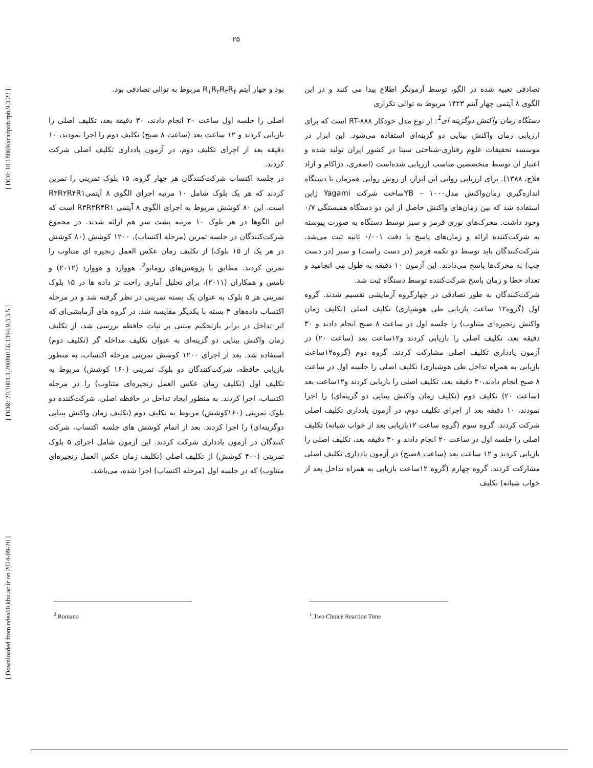۲۵
[ Downloaded from ndea10.khu.ac.ir on 2024-09-20 ] [ DOR: 20.1001.1.20080166.1394.9.3.3.5 ] [ DOI: 10.18869/acadpub.rph.9.3.22 ]
تصادفی تعبیه شده در الگو، توسط آزمونگر اطلاع پیدا می کنند و در این الگوی ۸ آیتمی چهار آیتم ۱۴۲۳ مربوط به توالی تکراری
دستگاه زمان واکنش دوگزینه ای<sup>1</sup>: از نوع مدل خودکار RT-۸۸۸ است که برای ارزیابی زمان واکنش بینایی دو گزینه‌ای استفاده می‌شود. این ابزار در موسسه تحقیقات علوم رفتاری-شناختی سینا در کشور ایران تولید شده و اعتبار آن توسط متخصصین مناسب ارزیابی شده‌است (اصغری، دژاکام و آزاد فلاح، ۱۳۸۸). برای ارزیابی روایی این ابزار، از روش روایی همزمان با دستگاه اندازه‌گیری زمان‌واکنش مدل۱۰۰۰ – YBساخت شرکت Yagami ژاپن استفاده شد که بین زمان‌های واکنش حاصل از این دو دستگاه همبستگی ۰/۷ وجود داشت. محرک‌های نوری قرمز و سبز توسط دستگاه به صورت پیوسته به شرکت‌کننده ارائه و زمان‌های پاسخ با دقت ۰/۰۰۱ ثانیه ثبت می‌شد. شرکت‌کنندگان باید توسط دو تکمه قرمز (در دست راست) و سبز (در دست چپ) به محرک‌ها پاسخ می‌دادند. این آزمون ۱۰ دقیقه به طول می انجامید و تعداد خطا و زمان پاسخ شرکت‌کننده توسط دستگاه ثبت شد.
شرکت‌کنندگان به طور تصادفی در چهارگروه آزمایشی تقسیم شدند. گروه اول (گروه۱۲ ساعت بازیابی طی هوشیاری) تکلیف اصلی (تکلیف زمان واکنش زنجیره‌ای متناوب) را جلسه اول در ساعت ۸ صبح انجام دادند و ۳۰ دقیقه بعد، تکلیف اصلی را بازیابی کردند و۱۲ساعت بعد (ساعت ۲۰) در آزمون یادداری تکلیف اصلی مشارکت کردند. گروه دوم (گروه۱۲ساعت بازیابی به همراه تداخل طی هوشیاری) تکلیف اصلی را جلسه اول در ساعت ۸ صبح انجام دادند،۳۰ دقیقه بعد، تکلیف اصلی را بازیابی کردند و۱۲ساعت بعد (ساعت ۲۰) تکلیف دوم (تکلیف زمان واکنش بینایی دو گزینه‌ای) را اجرا نمودند، ۱۰ دقیقه بعد از اجرای تکلیف دوم، در آزمون یادداری تکلیف اصلی شرکت کردند. گروه سوم (گروه ساعت ۱۲بازیابی بعد از خواب شبانه) تکلیف اصلی را جلسه اول در ساعت ۲۰ انجام دادند و ۳۰ دقیقه بعد، تکلیف اصلی را بازیابی کردند و ۱۲ ساعت بعد (ساعت ۸صبح) در آزمون یادداری تکلیف اصلی مشارکت کردند. گروه چهارم (گروه ۱۲ساعت بازیابی به همراه تداخل بعد از خواب شبانه) تکلیف
بود و چهار آیتم R<sub>۱</sub>R<sub>۲</sub>R<sub>۳</sub>R<sub>۴</sub> مربوط به توالی تصادفی بود.
اصلی را جلسه اول ساعت ۲۰ انجام دادند، ۳۰ دقیقه بعد، تکلیف اصلی را بازیابی کردند و ۱۲ ساعت بعد (ساعت ۸ صبح) تکلیف دوم را اجرا نمودند، ۱۰ دقیقه بعد از اجرای تکلیف دوم، در آزمون یادداری تکلیف اصلی شرکت کردند.
در جلسه اکتساب شرکت‌کنندگان هر چهار گروه، ۱۵ بلوک تمرینی را تمرین کردند که هر یک بلوک شامل ۱۰ مرتبه اجرای الگوی ۸ آیتمیR۳R۲R۴R۱ است. این ۸۰ کوشش مربوط به اجرای الگوی ۸ آیتمی R۳R۲R۴R۱ است که این الگوها در هر بلوک ۱۰ مرتبه پشت سر هم ارائه شدند. در مجموع شرکت‌کنندگان در جلسه تمرین (مرحله اکتساب)، ۱۲۰۰ کوشش (۸۰ کوشش در هر یک از ۱۵ بلوک) از تکلیف زمان عکس العمل زنجیره ای متناوب را تمرین کردند. مطابق با پژوهش‌های رومانو<sup>2</sup>، هووارد و هووارد (۲۰۱۲) و نامس و همکاران (۲۰۱۱)، برای تحلیل آماری راحت تر داده ها در ۱۵ بلوک تمرینی هر ۵ بلوک به عنوان یک بسته تمرینی در نظر گرفته شد و در مرحله اکتساب داده‌های ۳ بسته با یکدیگر مقایسه شد. در گروه های آزمایشی‌ای که اثر تداخل در برابر بازتحکیم مبتنی بر ثبات حافظه بررسی شد، از تکلیف زمان واکنش بینایی دو گزینه‌ای به عنوان تکلیف مداخله گر (تکلیف دوم) استفاده شد. بعد از اجرای ۱۲۰۰ کوشش تمرینی مرحله اکتساب، به منظور بازیابی حافظه، شرکت‌کنندگان دو بلوک تمرینی (۱۶۰ کوشش) مربوط به تکلیف اول (تکلیف زمان عکس العمل زنجیره‌ای متناوب) را در مرحله اکتساب، اجرا کردند. به منظور ایجاد تداخل در حافظه اصلی، شرکت‌کننده دو بلوک تمرینی (۱۶۰کوشش) مربوط به تکلیف دوم (تکلیف زمان واکنش بینایی دوگزینه‌ای) را اجرا کردند. بعد از اتمام کوشش های جلسه اکتساب، شرکت کنندگان در آزمون یادداری شرکت کردند. این آزمون شامل اجرای ۵ بلوک تمرینی (۴۰۰ کوشش) از تکلیف اصلی (تکلیف زمان عکس العمل زنجیره‌ای متناوب) که در جلسه اول (مرحله اکتساب) اجرا شده، می‌باشد.
<sup>1</sup>.Two Choice Reaction Time
<sup>2</sup>.Romano